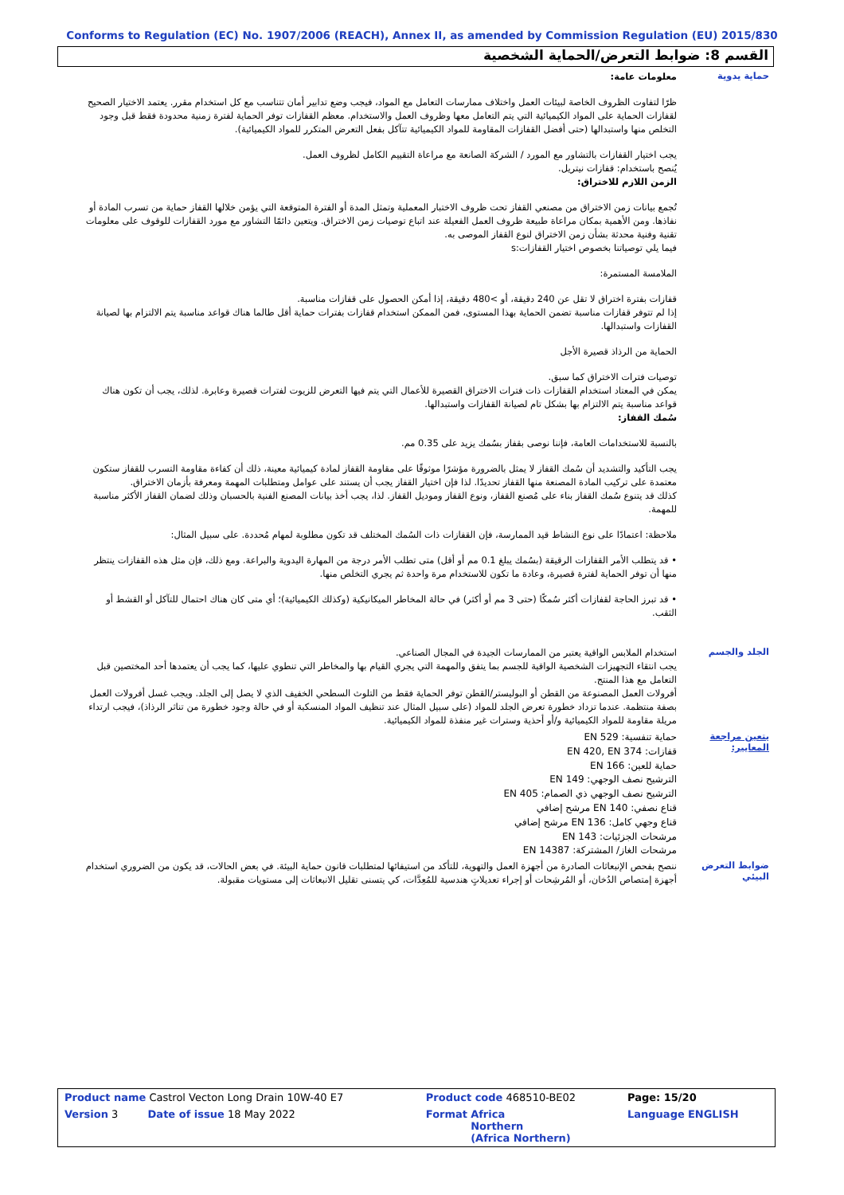Conforms to Regulation (EC) No. 1907/2006 (REACH), Annex II, as amended by Commission Regulation (EU) 2015/830
القسم 8: ضوابط التعرض/الحماية الشخصية
حماية يدوية
معلومات عامة:
ظرًا لتفاوت الظروف الخاصة لبيئات العمل واختلاف ممارسات التعامل مع المواد، فيجب وضع تدابير أمان تتناسب مع كل استخدام مقرر. يعتمد الاختيار الصحيح لقفازات الحماية على المواد الكيميائية التي يتم التعامل معها وظروف العمل والاستخدام. معظم القفازات توفر الحماية لفترة زمنية محدودة فقط قبل وجود التخلص منها واستبدالها (حتى أفضل القفازات المقاومة للمواد الكيميائية تتآكل بفعل التعرض المتكرر للمواد الكيميائية).
يجب اختيار القفازات بالتشاور مع المورد / الشركة الصانعة مع مراعاة التقييم الكامل لظروف العمل.
يُنصح باستخدام: قفازات نيتريل.
الزمن اللازم للاختراق:
تُجمع بيانات زمن الاختراق من مصنعي القفاز تحت ظروف الاختبار المعملية وتمثل المدة أو الفترة المتوقعة التي يؤمن خلالها القفاز حماية من تسرب المادة أو نفاذها. ومن الأهمية بمكان مراعاة طبيعة ظروف العمل الفعيلة عند اتباع توصيات زمن الاختراق. ويتعين دائمًا التشاور مع مورد القفازات للوقوف على معلومات تقنية وفنية محدثة بشأن زمن الاختراق لنوع القفاز الموصى به.
فيما يلي توصياتنا بخصوص اختيار القفازات:s
الملامسة المستمرة:
قفازات بفترة اختراق لا تقل عن 240 دقيقة، أو >480 دقيقة، إذا أمكن الحصول على قفازات مناسبة.
إذا لم تتوفر قفازات مناسبة تضمن الحماية بهذا المستوى، فمن الممكن استخدام قفازات بفترات حماية أقل طالما هناك قواعد مناسبة يتم الالتزام بها لصيانة القفازات واستبدالها.
الحماية من الرذاذ قصيرة الأجل
توصيات فترات الاختراق كما سبق.
يمكن في المعتاد استخدام القفازات ذات فترات الاختراق القصيرة للأعمال التي يتم فيها التعرض للزيوت لفترات قصيرة وعابرة. لذلك، يجب أن تكون هناك قواعد مناسبة يتم الالتزام بها بشكل تام لصيانة القفازات واستبدالها.
سُمك القفاز:
بالنسبة للاستخدامات العامة، فإننا نوصى بقفاز بسُمك يزيد على 0.35 مم.
يجب التأكيد والتشديد أن سُمك القفاز لا يمثل بالضرورة مؤشرًا موثوقًا على مقاومة القفاز لمادة كيميائية معينة، ذلك أن كفاءة مقاومة التسرب للقفاز ستكون معتمدة على تركيب المادة المصنعة منها القفاز تحديدًا. لذا فإن اختيار القفاز يجب أن يستند على عوامل ومتطلبات المهمة ومعرفة بأزمان الاختراق.
كذلك قد يتنوع سُمك القفاز بناء على مُصنع القفاز، ونوع القفاز وموديل القفاز. لذا، يجب أخذ بيانات المصنع الفنية بالحسبان وذلك لضمان القفاز الأكثر مناسبة للمهمة.
ملاحظة: اعتمادًا على نوع النشاط قيد الممارسة، فإن القفازات ذات السُمك المختلف قد تكون مطلوبة لمهام مُحددة. على سبيل المثال:
• قد يتطلب الأمر القفازات الرقيقة (بسُمك يبلغ 0.1 مم أو أقل) متى تطلب الأمر درجة من المهارة اليدوية والبراعة. ومع ذلك، فإن مثل هذه القفازات ينتظر منها أن توفر الحماية لفترة قصيرة، وعادة ما تكون للاستخدام مرة واحدة ثم يجري التخلص منها.
• قد تبرز الحاجة لقفازات أكثر سُمكًا (حتى 3 مم أو أكثر) في حالة المخاطر الميكانيكية (وكذلك الكيميائية)؛ أي متى كان هناك احتمال للتآكل أو القشط أو الثقب.
الجلد والجسم
استخدام الملابس الواقية يعتبر من الممارسات الجيدة في المجال الصناعي.
يجب انتقاء التجهيزات الشخصية الواقية للجسم بما يتفق والمهمة التي يجري القيام بها والمخاطر التي تنطوي عليها، كما يجب أن يعتمدها أحد المختصين قبل التعامل مع هذا المنتج.
أفرولات العمل المصنوعة من القطن أو البوليستر/القطن توفر الحماية فقط من التلوث السطحي الخفيف الذي لا يصل إلى الجلد. ويجب غسل أفرولات العمل بصفة منتظمة. عندما تزداد خطورة تعرض الجلد للمواد (على سبيل المثال عند تنظيف المواد المنسكبة أو في حالة وجود خطورة من تناثر الرذاذ)، فيجب ارتداء مريلة مقاومة للمواد الكيميائية و/أو أحذية وسترات غير منفذة للمواد الكيميائية.
يتعين مراجعة المعايير:
حماية تنفسية: EN 529
قفازات: EN 420, EN 374
حماية للعين: EN 166
الترشيح نصف الوجهي: EN 149
الترشيح نصف الوجهي ذي الصمام: EN 405
قناع نصفي: EN 140 مرشح إضافي
قناع وجهي كامل: EN 136 مرشح إضافي
مرشحات الجزئيات: EN 143
مرشحات الغاز/ المشتركة: EN 14387
ضوابط التعرض البيئي
ننصح بفحص الإنبعاثات الصادرة من أجهزة العمل والتهوية، للتأكد من استيفائها لمتطلبات قانون حماية البيئة. في بعض الحالات، قد يكون من الضروري استخدام أجهزة إمتصاص الدُخان، أو المُرشِحات أو إجراء تعديلاتٍ هندسية للمُعِدَّات، كي يتسنى تقليل الانبعاثات إلى مستويات مقبولة.
| Product name Castrol Vecton Long Drain 10W-40 E7 | Product code 468510-BE02 | Page: 15/20 |
| Version 3 Date of issue 18 May 2022 | Format Africa Northern (Africa Northern) | Language ENGLISH |